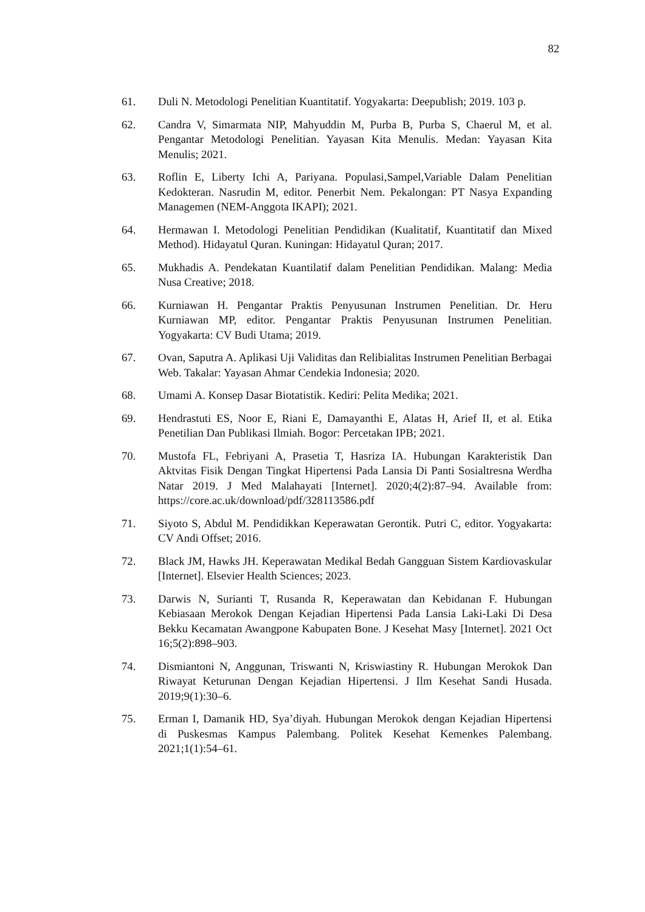82
61. Duli N. Metodologi Penelitian Kuantitatif. Yogyakarta: Deepublish; 2019. 103 p.
62. Candra V, Simarmata NIP, Mahyuddin M, Purba B, Purba S, Chaerul M, et al. Pengantar Metodologi Penelitian. Yayasan Kita Menulis. Medan: Yayasan Kita Menulis; 2021.
63. Roflin E, Liberty Ichi A, Pariyana. Populasi,Sampel,Variable Dalam Penelitian Kedokteran. Nasrudin M, editor. Penerbit Nem. Pekalongan: PT Nasya Expanding Managemen (NEM-Anggota IKAPI); 2021.
64. Hermawan I. Metodologi Penelitian Pendidikan (Kualitatif, Kuantitatif dan Mixed Method). Hidayatul Quran. Kuningan: Hidayatul Quran; 2017.
65. Mukhadis A. Pendekatan Kuantilatif dalam Penelitian Pendidikan. Malang: Media Nusa Creative; 2018.
66. Kurniawan H. Pengantar Praktis Penyusunan Instrumen Penelitian. Dr. Heru Kurniawan MP, editor. Pengantar Praktis Penyusunan Instrumen Penelitian. Yogyakarta: CV Budi Utama; 2019.
67. Ovan, Saputra A. Aplikasi Uji Validitas dan Relibialitas Instrumen Penelitian Berbagai Web. Takalar: Yayasan Ahmar Cendekia Indonesia; 2020.
68. Umami A. Konsep Dasar Biotatistik. Kediri: Pelita Medika; 2021.
69. Hendrastuti ES, Noor E, Riani E, Damayanthi E, Alatas H, Arief II, et al. Etika Penetilian Dan Publikasi Ilmiah. Bogor: Percetakan IPB; 2021.
70. Mustofa FL, Febriyani A, Prasetia T, Hasriza IA. Hubungan Karakteristik Dan Aktvitas Fisik Dengan Tingkat Hipertensi Pada Lansia Di Panti Sosialtresna Werdha Natar 2019. J Med Malahayati [Internet]. 2020;4(2):87–94. Available from: https://core.ac.uk/download/pdf/328113586.pdf
71. Siyoto S, Abdul M. Pendidikkan Keperawatan Gerontik. Putri C, editor. Yogyakarta: CV Andi Offset; 2016.
72. Black JM, Hawks JH. Keperawatan Medikal Bedah Gangguan Sistem Kardiovaskular [Internet]. Elsevier Health Sciences; 2023.
73. Darwis N, Surianti T, Rusanda R, Keperawatan dan Kebidanan F. Hubungan Kebiasaan Merokok Dengan Kejadian Hipertensi Pada Lansia Laki-Laki Di Desa Bekku Kecamatan Awangpone Kabupaten Bone. J Kesehat Masy [Internet]. 2021 Oct 16;5(2):898–903.
74. Dismiantoni N, Anggunan, Triswanti N, Kriswiastiny R. Hubungan Merokok Dan Riwayat Keturunan Dengan Kejadian Hipertensi. J Ilm Kesehat Sandi Husada. 2019;9(1):30–6.
75. Erman I, Damanik HD, Sya’diyah. Hubungan Merokok dengan Kejadian Hipertensi di Puskesmas Kampus Palembang. Politek Kesehat Kemenkes Palembang. 2021;1(1):54–61.